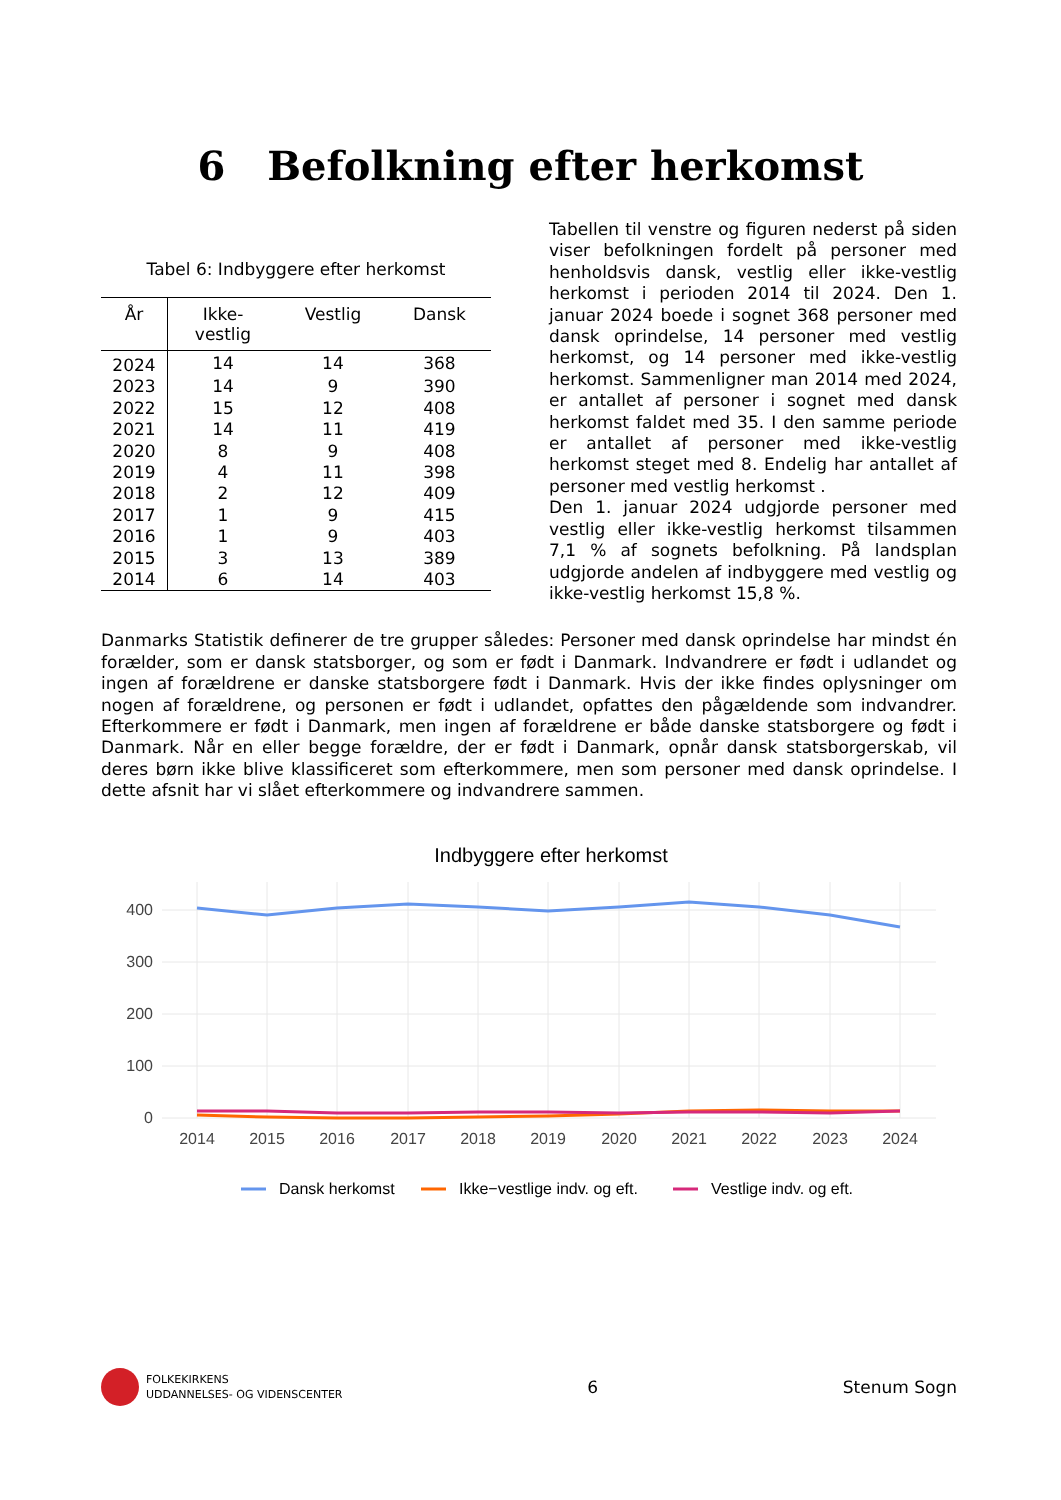6 Befolkning efter herkomst
Tabel 6: Indbyggere efter herkomst
| År | Ikke- vestlig | Vestlig | Dansk |
| --- | --- | --- | --- |
| 2024 | 14 | 14 | 368 |
| 2023 | 14 | 9 | 390 |
| 2022 | 15 | 12 | 408 |
| 2021 | 14 | 11 | 419 |
| 2020 | 8 | 9 | 408 |
| 2019 | 4 | 11 | 398 |
| 2018 | 2 | 12 | 409 |
| 2017 | 1 | 9 | 415 |
| 2016 | 1 | 9 | 403 |
| 2015 | 3 | 13 | 389 |
| 2014 | 6 | 14 | 403 |
Tabellen til venstre og figuren nederst på siden viser befolkningen fordelt på personer med henholdsvis dansk, vestlig eller ikke-vestlig herkomst i perioden 2014 til 2024. Den 1. januar 2024 boede i sognet 368 personer med dansk oprindelse, 14 personer med vestlig herkomst, og 14 personer med ikke-vestlig herkomst. Sammenligner man 2014 med 2024, er antallet af personer i sognet med dansk herkomst faldet med 35. I den samme periode er antallet af personer med ikke-vestlig herkomst steget med 8. Endelig har antallet af personer med vestlig herkomst .
Den 1. januar 2024 udgjorde personer med vestlig eller ikke-vestlig herkomst tilsammen 7,1 % af sognets befolkning. På landsplan udgjorde andelen af indbyggere med vestlig og ikke-vestlig herkomst 15,8 %.
Danmarks Statistik definerer de tre grupper således: Personer med dansk oprindelse har mindst én forælder, som er dansk statsborger, og som er født i Danmark. Indvandrere er født i udlandet og ingen af forældrene er danske statsborgere født i Danmark. Hvis der ikke findes oplysninger om nogen af forældrene, og personen er født i udlandet, opfattes den pågældende som indvandrer. Efterkommere er født i Danmark, men ingen af forældrene er både danske statsborgere og født i Danmark. Når en eller begge forældre, der er født i Danmark, opnår dansk statsborgerskab, vil deres børn ikke blive klassificeret som efterkommere, men som personer med dansk oprindelse. I dette afsnit har vi slået efterkommere og indvandrere sammen.
Indbyggere efter herkomst
400
300
200
100
0
2014
2015
2016
2017
2018
2019
2020
2021
2022
2023
2024
Dansk herkomst
Ikke−vestlige indv. og eft.
Vestlige indv. og eft.
FOLKEKIRKENS
UDDANNELSES- OG VIDENSCENTER
6 Stenum Sogn